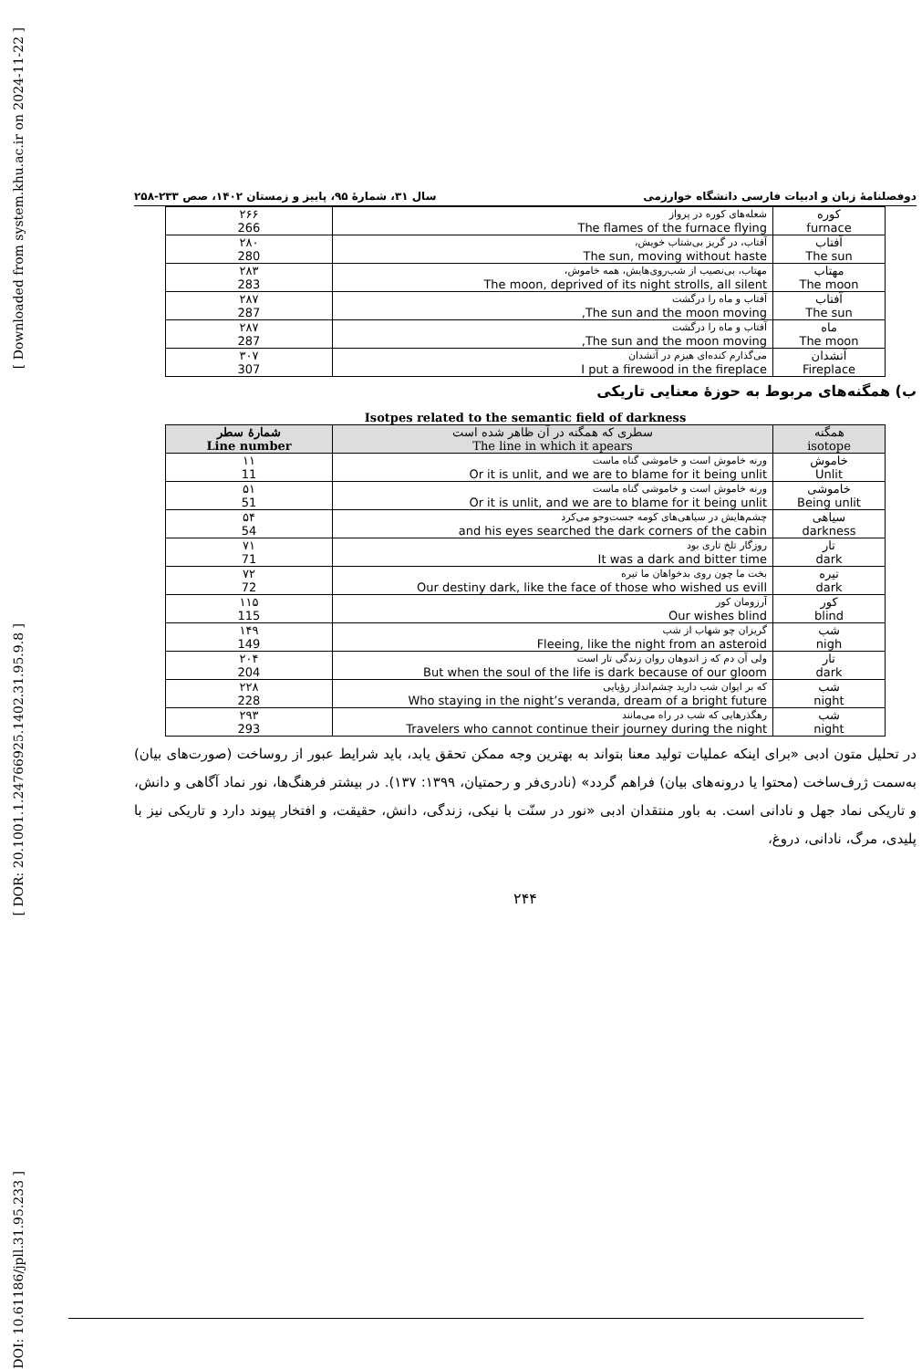[ Downloaded from system.khu.ac.ir on 2024-11-22 ]
[ DOR: 20.1001.1.24766925.1402.31.95.9.8 ]
[ DOI: 10.61186/jpll.31.95.233 ]
دوفصلنامهٔ زبان و ادبیات فارسی دانشگاه خوارزمی سال ۳۱، شمارهٔ ۹۵، پاییز و زمستان ۱۴۰۲، صص ۲۳۳-۲۵۸
| کوره furnace | شعله‌های کوره در پرواز The flames of the furnace flying | ۲۶۶ 266 |
| آفتاب The sun | آفتاب، در گریز بی‌شتاب خویش، The sun, moving without haste | ۲۸۰ 280 |
| مهتاب The moon | مهتاب، بی‌نصیب از شب‌روی‌هایش، همه خاموش، The moon, deprived of its night strolls, all silent | ۲۸۳ 283 |
| آفتاب The sun | آفتاب و ماه را درگشت The sun and the moon moving, | ۲۸۷ 287 |
| ماه The moon | آفتاب و ماه را درگشت The sun and the moon moving, | ۲۸۷ 287 |
| آتشدان Fireplace | می‌گذارم کنده‌ای هیزم در آتشدان I put a firewood in the fireplace | ۳۰۷ 307 |
ب) همگنه‌های مربوط به حوزهٔ معنایی تاریکی
Isotpes related to the semantic field of darkness
| همگنه isotope | سطری که همگنه در آن ظاهر شده است The line in which it apears | شمارهٔ سطر Line number |
| --- | --- | --- |
| خاموش Unlit | ورنه خاموش است و خاموشی گناه ماست Or it is unlit, and we are to blame for it being unlit | ۱۱ 11 |
| خاموشی Being unlit | ورنه خاموش است و خاموشی گناه ماست Or it is unlit, and we are to blame for it being unlit | ۵۱ 51 |
| سیاهی darkness | چشم‌هایش در سیاهی‌های کومه جست‌وجو می‌کرد and his eyes searched the dark corners of the cabin | ۵۴ 54 |
| تار dark | روزگار تلخ تاری بود It was a dark and bitter time | ۷۱ 71 |
| تیره dark | بخت ما چون روی بدخواهان ما تیره Our destiny dark, like the face of those who wished us evill | ۷۲ 72 |
| کور blind | آرزومان کور Our wishes blind | ۱۱۵ 115 |
| شب nigh | گریزان چو شهاب از شب Fleeing, like the night from an asteroid | ۱۴۹ 149 |
| تار dark | ولی آن دم که ز اندوهان روان زندگی تار است But when the soul of the life is dark because of our gloom | ۲۰۴ 204 |
| شب night | که بر ایوان شب دارید چشم‌انداز رؤیایی Who staying in the night’s veranda, dream of a bright future | ۲۲۸ 228 |
| شب night | رهگذرهایی که شب در راه می‌مانند Travelers who cannot continue their journey during the night | ۲۹۳ 293 |
در تحلیل متون ادبی «برای اینکه عملیات تولید معنا بتواند به بهترین وجه ممکن تحقق یابد، باید شرایط عبور از روساخت (صورت‌های بیان) به‌سمت ژرف‌ساخت (محتوا یا درونه‌های بیان) فراهم گردد» (نادری‌فر و رحمتیان، ۱۳۹۹: ۱۳۷). در بیشتر فرهنگ‌ها، نور نماد آگاهی و دانش، و تاریکی نماد جهل و نادانی است. به باور منتقدان ادبی «نور در سنّت با نیکی، زندگی، دانش، حقیقت، و افتخار پیوند دارد و تاریکی نیز با پلیدی، مرگ، نادانی، دروغ،
۲۴۴